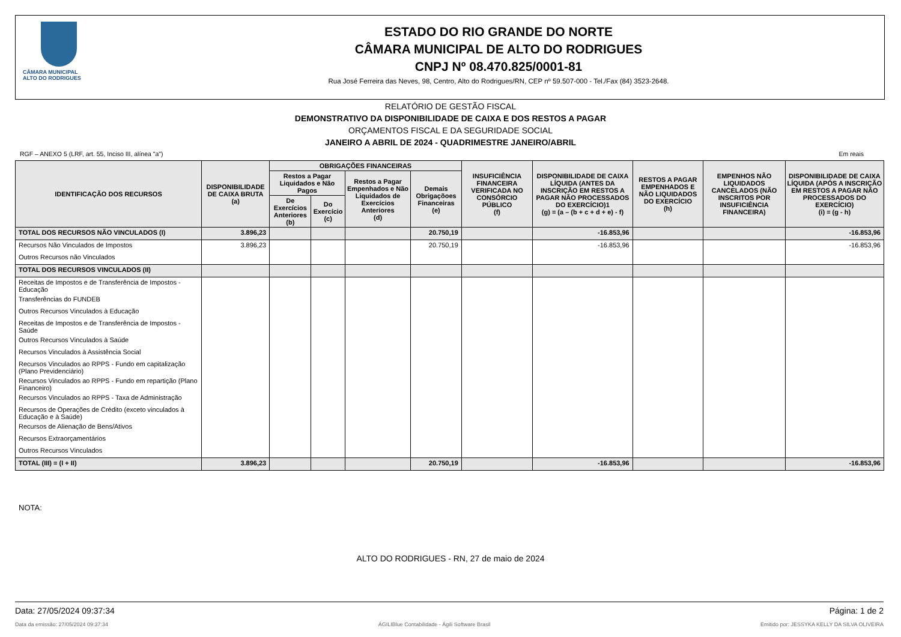CÂMARA MUNICIPAL
ALTO DO RODRIGUES
ESTADO DO RIO GRANDE DO NORTE
CÂMARA MUNICIPAL DE ALTO DO RODRIGUES
CNPJ Nº 08.470.825/0001-81
Rua José Ferreira das Neves, 98, Centro, Alto do Rodrigues/RN, CEP nº 59.507-000 - Tel./Fax (84) 3523-2648.
RELATÓRIO DE GESTÃO FISCAL
DEMONSTRATIVO DA DISPONIBILIDADE DE CAIXA E DOS RESTOS A PAGAR
ORÇAMENTOS FISCAL E DA SEGURIDADE SOCIAL
JANEIRO A ABRIL DE 2024 - QUADRIMESTRE JANEIRO/ABRIL
RGF – ANEXO 5 (LRF, art. 55, Inciso III, alínea "a") Em reais
| IDENTIFICAÇÃO DOS RECURSOS | DISPONIBILIDADE DE CAIXA BRUTA (a) | OBRIGAÇÕES FINANCEIRAS | | | | INSUFICIÊNCIA FINANCEIRA VERIFICADA NO CONSÓRCIO PÚBLICO (f) | DISPONIBILIDADE DE CAIXA LÍQUIDA (ANTES DA INSCRIÇÃO EM RESTOS A PAGAR NÃO PROCESSADOS DO EXERCÍCIO)1 (g) = (a – (b + c + d + e) - f) | RESTOS A PAGAR EMPENHADOS E NÃO LIQUIDADOS DO EXERCÍCIO (h) | EMPENHOS NÃO LIQUIDADOS CANCELADOS (NÃO INSCRITOS POR INSUFICIÊNCIA FINANCEIRA) | DISPONIBILIDADE DE CAIXA LÍQUIDA (APÓS A INSCRIÇÃO EM RESTOS A PAGAR NÃO PROCESSADOS DO EXERCÍCIO) (i) = (g - h) |
| --- | --- | --- | --- | --- | --- | --- | --- | --- | --- | --- |
| | | Restos a Pagar Liquidados e Não Pagos | | Restos a Pagar Empenhados e Não Liquidados de Exercícios Anteriores (d) | Demais Obrigaçõoes Financeiras (e) | | | | | |
| | | De Exercícios Anteriores (b) | Do Exercício (c) | | | | | | | |
| TOTAL DOS RECURSOS NÃO VINCULADOS (I) | 3.896,23 | | | | 20.750,19 | | -16.853,96 | | | -16.853,96 |
| Recursos Não Vinculados de Impostos | 3.896,23 | | | | 20.750,19 | | -16.853,96 | | | -16.853,96 |
| Outros Recursos não Vinculados | | | | | | | | | | |
| TOTAL DOS RECURSOS VINCULADOS (II) | | | | | | | | | | |
| Receitas de Impostos e de Transferência de Impostos - Educação | | | | | | | | | | |
| Transferências do FUNDEB | | | | | | | | | | |
| Outros Recursos Vinculados à Educação | | | | | | | | | | |
| Receitas de Impostos e de Transferência de Impostos - Saúde | | | | | | | | | | |
| Outros Recursos Vinculados à Saúde | | | | | | | | | | |
| Recursos Vinculados à Assistência Social | | | | | | | | | | |
| Recursos Vinculados ao RPPS - Fundo em capitalização (Plano Previdenciário) | | | | | | | | | | |
| Recursos Vinculados ao RPPS - Fundo em repartição (Plano Financeiro) | | | | | | | | | | |
| Recursos Vinculados ao RPPS - Taxa de Administração | | | | | | | | | | |
| Recursos de Operações de Crédito (exceto vinculados à Educação e à Saúde) | | | | | | | | | | |
| Recursos de Alienação de Bens/Ativos | | | | | | | | | | |
| Recursos Extraorçamentários | | | | | | | | | | |
| Outros Recursos Vinculados | | | | | | | | | | |
| TOTAL (III) = (I + II) | 3.896,23 | | | | 20.750,19 | | -16.853,96 | | | -16.853,96 |
NOTA:
ALTO DO RODRIGUES - RN, 27 de maio de 2024
Data: 27/05/2024 09:37:34 Página: 1 de 2
Data da emissão: 27/05/2024 09:37:34 ÁGILIBlue Contabilidade - Ágili Software Brasil Emitido por: JESSYKA KELLY DA SILVA OLIVEIRA